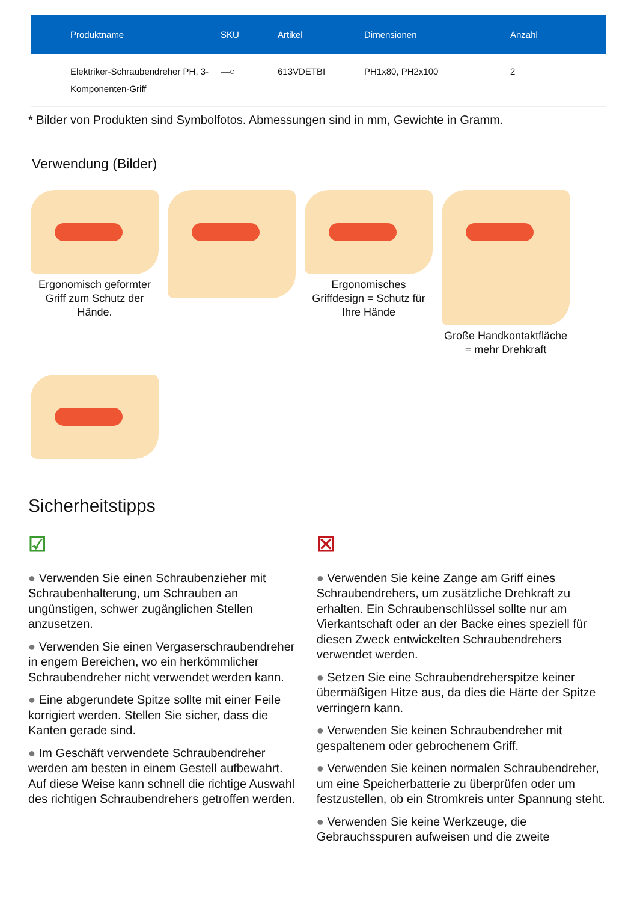| Produktname | SKU | Artikel | Dimensionen | Anzahl |
| --- | --- | --- | --- | --- |
| Elektriker-Schraubendreher PH, 3-Komponenten-Griff | —○ | 613VDETBI | PH1x80, PH2x100 | 2 |
* Bilder von Produkten sind Symbolfotos. Abmessungen sind in mm, Gewichte in Gramm.
Verwendung (Bilder)
Ergonomisch geformter Griff zum Schutz der Hände.
Ergonomisches Griffdesign = Schutz für Ihre Hände
Große Handkontaktfläche = mehr Drehkraft
Sicherheitstipps
☑
● Verwenden Sie einen Schraubenzieher mit Schraubenhalterung, um Schrauben an ungünstigen, schwer zugänglichen Stellen anzusetzen.
● Verwenden Sie einen Vergaserschraubendreher in engem Bereichen, wo ein herkömmlicher Schraubendreher nicht verwendet werden kann.
● Eine abgerundete Spitze sollte mit einer Feile korrigiert werden. Stellen Sie sicher, dass die Kanten gerade sind.
● Im Geschäft verwendete Schraubendreher werden am besten in einem Gestell aufbewahrt. Auf diese Weise kann schnell die richtige Auswahl des richtigen Schraubendrehers getroffen werden.
☒
● Verwenden Sie keine Zange am Griff eines Schraubendrehers, um zusätzliche Drehkraft zu erhalten. Ein Schraubenschlüssel sollte nur am Vierkantschaft oder an der Backe eines speziell für diesen Zweck entwickelten Schraubendrehers verwendet werden.
● Setzen Sie eine Schraubendreherspitze keiner übermäßigen Hitze aus, da dies die Härte der Spitze verringern kann.
● Verwenden Sie keinen Schraubendreher mit gespaltenem oder gebrochenem Griff.
● Verwenden Sie keinen normalen Schraubendreher, um eine Speicherbatterie zu überprüfen oder um festzustellen, ob ein Stromkreis unter Spannung steht.
● Verwenden Sie keine Werkzeuge, die Gebrauchsspuren aufweisen und die zweite